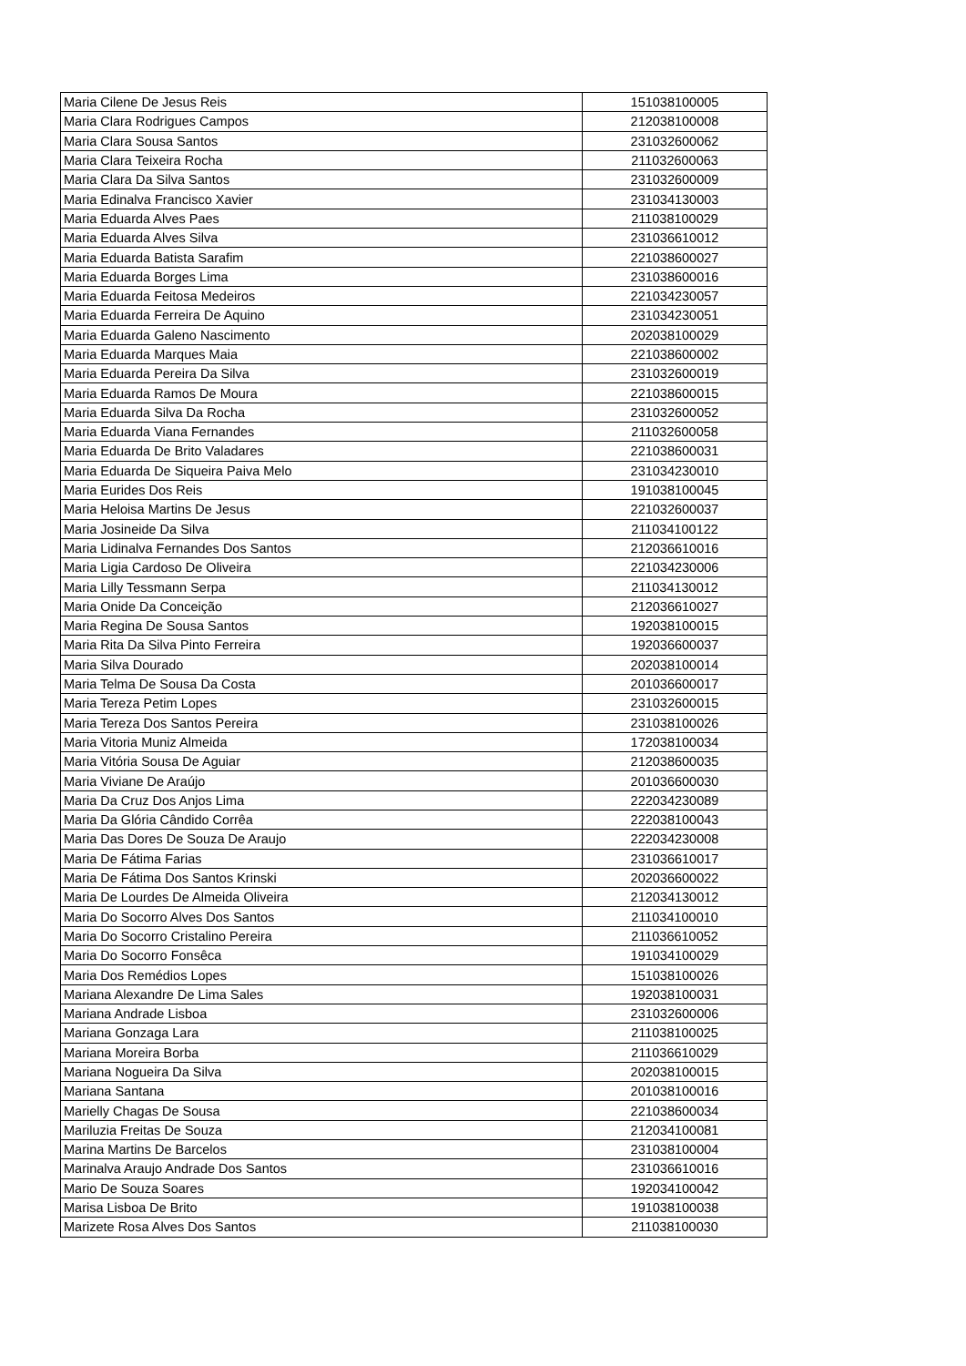| Maria Cilene De Jesus Reis | 151038100005 |
| Maria Clara Rodrigues Campos | 212038100008 |
| Maria Clara Sousa Santos | 231032600062 |
| Maria Clara Teixeira Rocha | 211032600063 |
| Maria Clara Da Silva Santos | 231032600009 |
| Maria Edinalva Francisco Xavier | 231034130003 |
| Maria Eduarda Alves Paes | 211038100029 |
| Maria Eduarda Alves Silva | 231036610012 |
| Maria Eduarda Batista Sarafim | 221038600027 |
| Maria Eduarda Borges Lima | 231038600016 |
| Maria Eduarda Feitosa Medeiros | 221034230057 |
| Maria Eduarda Ferreira De Aquino | 231034230051 |
| Maria Eduarda Galeno Nascimento | 202038100029 |
| Maria Eduarda Marques Maia | 221038600002 |
| Maria Eduarda Pereira Da Silva | 231032600019 |
| Maria Eduarda Ramos De Moura | 221038600015 |
| Maria Eduarda Silva Da Rocha | 231032600052 |
| Maria Eduarda Viana Fernandes | 211032600058 |
| Maria Eduarda De Brito Valadares | 221038600031 |
| Maria Eduarda De Siqueira Paiva Melo | 231034230010 |
| Maria Eurides Dos Reis | 191038100045 |
| Maria Heloisa Martins De Jesus | 221032600037 |
| Maria Josineide Da Silva | 211034100122 |
| Maria Lidinalva Fernandes Dos Santos | 212036610016 |
| Maria Ligia Cardoso De Oliveira | 221034230006 |
| Maria Lilly Tessmann Serpa | 211034130012 |
| Maria Onide Da Conceição | 212036610027 |
| Maria Regina De Sousa Santos | 192038100015 |
| Maria Rita Da Silva Pinto Ferreira | 192036600037 |
| Maria Silva Dourado | 202038100014 |
| Maria Telma De Sousa Da Costa | 201036600017 |
| Maria Tereza Petim Lopes | 231032600015 |
| Maria Tereza Dos Santos Pereira | 231038100026 |
| Maria Vitoria Muniz Almeida | 172038100034 |
| Maria Vitória Sousa De Aguiar | 212038600035 |
| Maria Viviane De Araújo | 201036600030 |
| Maria Da Cruz Dos Anjos Lima | 222034230089 |
| Maria Da Glória Cândido Corrêa | 222038100043 |
| Maria Das Dores De Souza De Araujo | 222034230008 |
| Maria De Fátima Farias | 231036610017 |
| Maria De Fátima Dos Santos Krinski | 202036600022 |
| Maria De Lourdes De Almeida Oliveira | 212034130012 |
| Maria Do Socorro Alves Dos Santos | 211034100010 |
| Maria Do Socorro Cristalino Pereira | 211036610052 |
| Maria Do Socorro Fonsêca | 191034100029 |
| Maria Dos Remédios Lopes | 151038100026 |
| Mariana Alexandre De Lima Sales | 192038100031 |
| Mariana Andrade Lisboa | 231032600006 |
| Mariana Gonzaga Lara | 211038100025 |
| Mariana Moreira Borba | 211036610029 |
| Mariana Nogueira Da Silva | 202038100015 |
| Mariana Santana | 201038100016 |
| Marielly Chagas De Sousa | 221038600034 |
| Mariluzia Freitas De Souza | 212034100081 |
| Marina Martins De Barcelos | 231038100004 |
| Marinalva Araujo Andrade Dos Santos | 231036610016 |
| Mario De Souza Soares | 192034100042 |
| Marisa Lisboa De Brito | 191038100038 |
| Marizete Rosa Alves Dos Santos | 211038100030 |